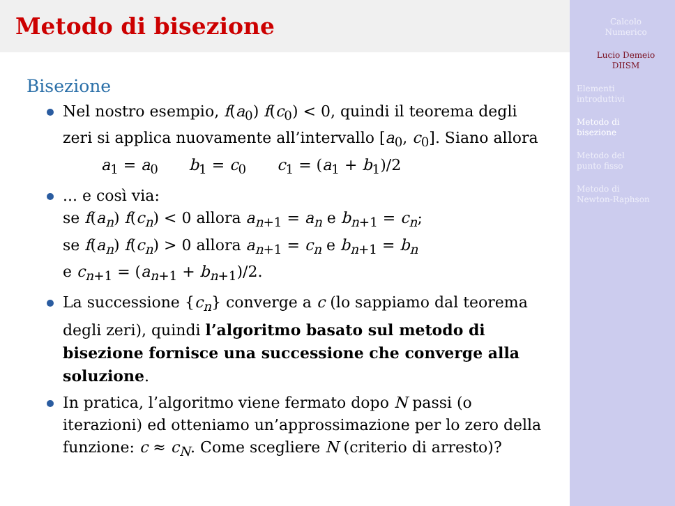Metodo di bisezione
Bisezione
Nel nostro esempio, f(a<sub>0</sub>) f(c<sub>0</sub>) < 0, quindi il teorema degli zeri si applica nuovamente all’intervallo [a<sub>0</sub>, c<sub>0</sub>]. Siano allora
a<sub>1</sub> = a<sub>0</sub>  b<sub>1</sub> = c<sub>0</sub>  c<sub>1</sub> = (a<sub>1</sub> + b<sub>1</sub>)/2
... e così via:
se f(a<sub>n</sub>) f(c<sub>n</sub>) < 0 allora a<sub>n+1</sub> = a<sub>n</sub> e b<sub>n+1</sub> = c<sub>n</sub>;
se f(a<sub>n</sub>) f(c<sub>n</sub>) > 0 allora a<sub>n+1</sub> = c<sub>n</sub> e b<sub>n+1</sub> = b<sub>n</sub>
e c<sub>n+1</sub> = (a<sub>n+1</sub> + b<sub>n+1</sub>)/2.
La successione {c<sub>n</sub>} converge a c (lo sappiamo dal teorema degli zeri), quindi l’algoritmo basato sul metodo di bisezione fornisce una successione che converge alla soluzione.
In pratica, l’algoritmo viene fermato dopo N passi (o iterazioni) ed otteniamo un’approssimazione per lo zero della funzione: c ≈ c<sub>N</sub>. Come scegliere N (criterio di arresto)?
Calcolo
Numerico
Lucio Demeio
DIISM
Elementi
introduttivi
Metodo di
bisezione
Metodo del
punto fisso
Metodo di
Newton-Raphson